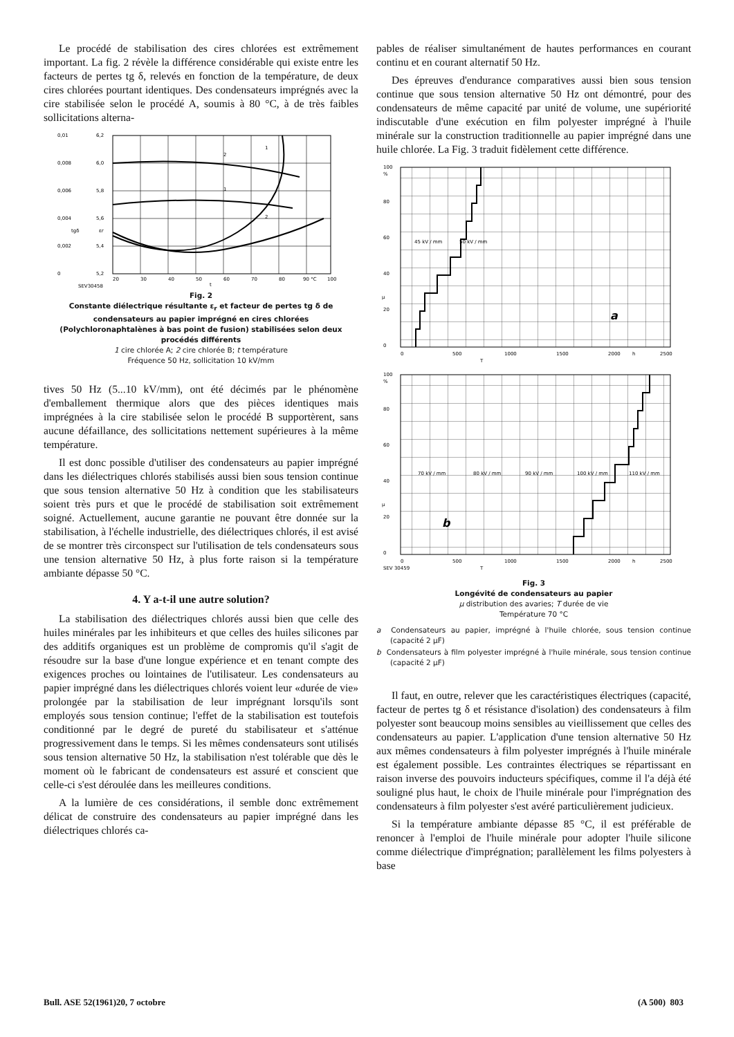Le procédé de stabilisation des cires chlorées est extrêmement important. La fig. 2 révèle la différence considérable qui existe entre les facteurs de pertes tg δ, relevés en fonction de la température, de deux cires chlorées pourtant identiques. Des condensateurs imprégnés avec la cire stabilisée selon le procédé A, soumis à 80 °C, à de très faibles sollicitations alterna-
0,01
0,008
0,006
0,004
0,002
0
6,2
6,0
5,8
5,6
5,4
5,2
20
30
40
50
60
70
80
90 °C
100
tgδ
εr
t
2
1
1
2
SEV30458
Fig. 2
Constante diélectrique résultante ε<sub>r</sub> et facteur de pertes tg δ de condensateurs au papier imprégné en cires chlorées (Polychloronaphtalènes à bas point de fusion) stabilisées selon deux procédés différents
1 cire chlorée A; 2 cire chlorée B; t température
Fréquence 50 Hz, sollicitation 10 kV/mm
tives 50 Hz (5...10 kV/mm), ont été décimés par le phénomène d'emballement thermique alors que des pièces identiques mais imprégnées à la cire stabilisée selon le procédé B supportèrent, sans aucune défaillance, des sollicitations nettement supérieures à la même température.
Il est donc possible d'utiliser des condensateurs au papier imprégné dans les diélectriques chlorés stabilisés aussi bien sous tension continue que sous tension alternative 50 Hz à condition que les stabilisateurs soient très purs et que le procédé de stabilisation soit extrêmement soigné. Actuellement, aucune garantie ne pouvant être donnée sur la stabilisation, à l'échelle industrielle, des diélectriques chlorés, il est avisé de se montrer très circonspect sur l'utilisation de tels condensateurs sous une tension alternative 50 Hz, à plus forte raison si la température ambiante dépasse 50 °C.
4. Y a-t-il une autre solution?
La stabilisation des diélectriques chlorés aussi bien que celle des huiles minérales par les inhibiteurs et que celles des huiles silicones par des additifs organiques est un problème de compromis qu'il s'agit de résoudre sur la base d'une longue expérience et en tenant compte des exigences proches ou lointaines de l'utilisateur. Les condensateurs au papier imprégné dans les diélectriques chlorés voient leur «durée de vie» prolongée par la stabilisation de leur imprégnant lorsqu'ils sont employés sous tension continue; l'effet de la stabilisation est toutefois conditionné par le degré de pureté du stabilisateur et s'atténue progressivement dans le temps. Si les mêmes condensateurs sont utilisés sous tension alternative 50 Hz, la stabilisation n'est tolérable que dès le moment où le fabricant de condensateurs est assuré et conscient que celle-ci s'est déroulée dans les meilleures conditions.
A la lumière de ces considérations, il semble donc extrêmement délicat de construire des condensateurs au papier imprégné dans les diélectriques chlorés ca-
pables de réaliser simultanément de hautes performances en courant continu et en courant alternatif 50 Hz.
Des épreuves d'endurance comparatives aussi bien sous tension continue que sous tension alternative 50 Hz ont démontré, pour des condensateurs de même capacité par unité de volume, une supériorité indiscutable d'une exécution en film polyester imprégné à l'huile minérale sur la construction traditionnelle au papier imprégné dans une huile chlorée. La Fig. 3 traduit fidèlement cette différence.
100
%
80
60
40
20
0
μ
45 kV / mm
50 kV / mm
0
500
1000
1500
2000
h
2500
T
a
100
%
80
60
40
20
0
μ
70 kV / mm
80 kV / mm
90 kV / mm
100 kV / mm
110 kV / mm
0
500
1000
1500
2000
h
2500
T
SEV 30459
b
Fig. 3
Longévité de condensateurs au papier
μ distribution des avaries; T durée de vie
Température 70 °C
a Condensateurs au papier, imprégné à l'huile chlorée, sous tension continue (capacité 2 μF)
b Condensateurs à film polyester imprégné à l'huile minérale, sous tension continue (capacité 2 μF)
Il faut, en outre, relever que les caractéristiques électriques (capacité, facteur de pertes tg δ et résistance d'isolation) des condensateurs à film polyester sont beaucoup moins sensibles au vieillissement que celles des condensateurs au papier. L'application d'une tension alternative 50 Hz aux mêmes condensateurs à film polyester imprégnés à l'huile minérale est également possible. Les contraintes électriques se répartissant en raison inverse des pouvoirs inducteurs spécifiques, comme il l'a déjà été souligné plus haut, le choix de l'huile minérale pour l'imprégnation des condensateurs à film polyester s'est avéré particulièrement judicieux.
Si la température ambiante dépasse 85 °C, il est préférable de renoncer à l'emploi de l'huile minérale pour adopter l'huile silicone comme diélectrique d'imprégnation; parallèlement les films polyesters à base
Bull. ASE 52(1961)20, 7 octobre (A 500) 803